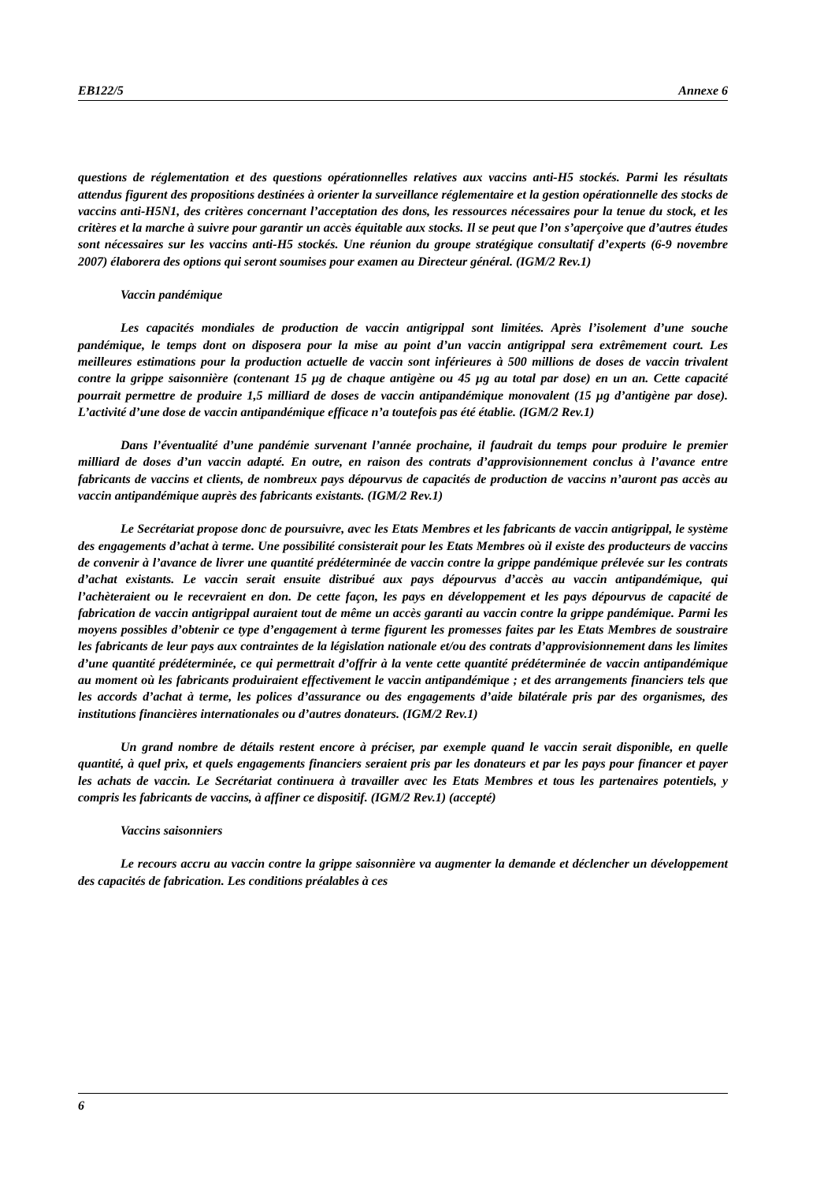EB122/5 Annexe 6
questions de réglementation et des questions opérationnelles relatives aux vaccins anti-H5 stockés. Parmi les résultats attendus figurent des propositions destinées à orienter la surveillance réglementaire et la gestion opérationnelle des stocks de vaccins anti-H5N1, des critères concernant l’acceptation des dons, les ressources nécessaires pour la tenue du stock, et les critères et la marche à suivre pour garantir un accès équitable aux stocks. Il se peut que l’on s’aperçoive que d’autres études sont nécessaires sur les vaccins anti-H5 stockés. Une réunion du groupe stratégique consultatif d’experts (6-9 novembre 2007) élaborera des options qui seront soumises pour examen au Directeur général. (IGM/2 Rev.1)
Vaccin pandémique
Les capacités mondiales de production de vaccin antigrippal sont limitées. Après l’isolement d’une souche pandémique, le temps dont on disposera pour la mise au point d’un vaccin antigrippal sera extrêmement court. Les meilleures estimations pour la production actuelle de vaccin sont inférieures à 500 millions de doses de vaccin trivalent contre la grippe saisonnière (contenant 15 µg de chaque antigène ou 45 µg au total par dose) en un an. Cette capacité pourrait permettre de produire 1,5 milliard de doses de vaccin antipandémique monovalent (15 µg d’antigène par dose). L’activité d’une dose de vaccin antipandémique efficace n’a toutefois pas été établie. (IGM/2 Rev.1)
Dans l’éventualité d’une pandémie survenant l’année prochaine, il faudrait du temps pour produire le premier milliard de doses d’un vaccin adapté. En outre, en raison des contrats d’approvisionnement conclus à l’avance entre fabricants de vaccins et clients, de nombreux pays dépourvus de capacités de production de vaccins n’auront pas accès au vaccin antipandémique auprès des fabricants existants. (IGM/2 Rev.1)
Le Secrétariat propose donc de poursuivre, avec les Etats Membres et les fabricants de vaccin antigrippal, le système des engagements d’achat à terme. Une possibilité consisterait pour les Etats Membres où il existe des producteurs de vaccins de convenir à l’avance de livrer une quantité prédéterminée de vaccin contre la grippe pandémique prélevée sur les contrats d’achat existants. Le vaccin serait ensuite distribué aux pays dépourvus d’accès au vaccin antipandémique, qui l’achèteraient ou le recevraient en don. De cette façon, les pays en développement et les pays dépourvus de capacité de fabrication de vaccin antigrippal auraient tout de même un accès garanti au vaccin contre la grippe pandémique. Parmi les moyens possibles d’obtenir ce type d’engagement à terme figurent les promesses faites par les Etats Membres de soustraire les fabricants de leur pays aux contraintes de la législation nationale et/ou des contrats d’approvisionnement dans les limites d’une quantité prédéterminée, ce qui permettrait d’offrir à la vente cette quantité prédéterminée de vaccin antipandémique au moment où les fabricants produiraient effectivement le vaccin antipandémique ; et des arrangements financiers tels que les accords d’achat à terme, les polices d’assurance ou des engagements d’aide bilatérale pris par des organismes, des institutions financières internationales ou d’autres donateurs. (IGM/2 Rev.1)
Un grand nombre de détails restent encore à préciser, par exemple quand le vaccin serait disponible, en quelle quantité, à quel prix, et quels engagements financiers seraient pris par les donateurs et par les pays pour financer et payer les achats de vaccin. Le Secrétariat continuera à travailler avec les Etats Membres et tous les partenaires potentiels, y compris les fabricants de vaccins, à affiner ce dispositif. (IGM/2 Rev.1) (accepté)
Vaccins saisonniers
Le recours accru au vaccin contre la grippe saisonnière va augmenter la demande et déclencher un développement des capacités de fabrication. Les conditions préalables à ces
6